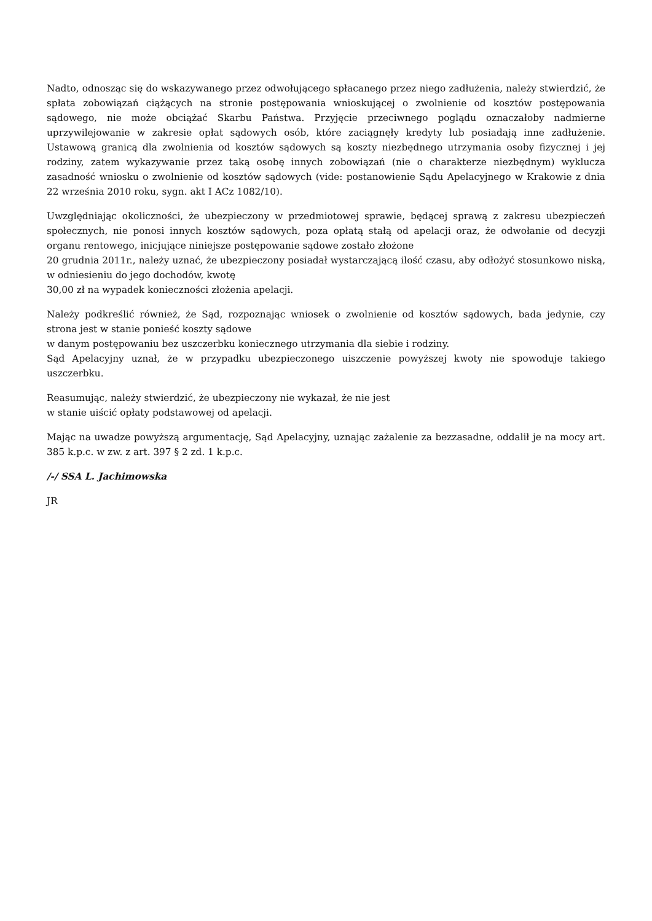Nadto, odnosząc się do wskazywanego przez odwołującego spłacanego przez niego zadłużenia, należy stwierdzić, że spłata zobowiązań ciążących na stronie postępowania wnioskującej o zwolnienie od kosztów postępowania sądowego, nie może obciążać Skarbu Państwa. Przyjęcie przeciwnego poglądu oznaczałoby nadmierne uprzywilejowanie w zakresie opłat sądowych osób, które zaciągnęły kredyty lub posiadają inne zadłużenie. Ustawową granicą dla zwolnienia od kosztów sądowych są koszty niezbędnego utrzymania osoby fizycznej i jej rodziny, zatem wykazywanie przez taką osobę innych zobowiązań (nie o charakterze niezbędnym) wyklucza zasadność wniosku o zwolnienie od kosztów sądowych (vide: postanowienie Sądu Apelacyjnego w Krakowie z dnia 22 września 2010 roku, sygn. akt I ACz 1082/10).
Uwzględniając okoliczności, że ubezpieczony w przedmiotowej sprawie, będącej sprawą z zakresu ubezpieczeń społecznych, nie ponosi innych kosztów sądowych, poza opłatą stałą od apelacji oraz, że odwołanie od decyzji organu rentowego, inicjujące niniejsze postępowanie sądowe zostało złożone
20 grudnia 2011r., należy uznać, że ubezpieczony posiadał wystarczającą ilość czasu, aby odłożyć stosunkowo niską, w odniesieniu do jego dochodów, kwotę
30,00 zł na wypadek konieczności złożenia apelacji.
Należy podkreślić również, że Sąd, rozpoznając wniosek o zwolnienie od kosztów sądowych, bada jedynie, czy strona jest w stanie ponieść koszty sądowe
w danym postępowaniu bez uszczerbku koniecznego utrzymania dla siebie i rodziny.
Sąd Apelacyjny uznał, że w przypadku ubezpieczonego uiszczenie powyższej kwoty nie spowoduje takiego uszczerbku.
Reasumując, należy stwierdzić, że ubezpieczony nie wykazał, że nie jest
w stanie uiścić opłaty podstawowej od apelacji.
Mając na uwadze powyższą argumentację, Sąd Apelacyjny, uznając zażalenie za bezzasadne, oddalił je na mocy art. 385 k.p.c. w zw. z art. 397 § 2 zd. 1 k.p.c.
/-/ SSA L. Jachimowska
JR